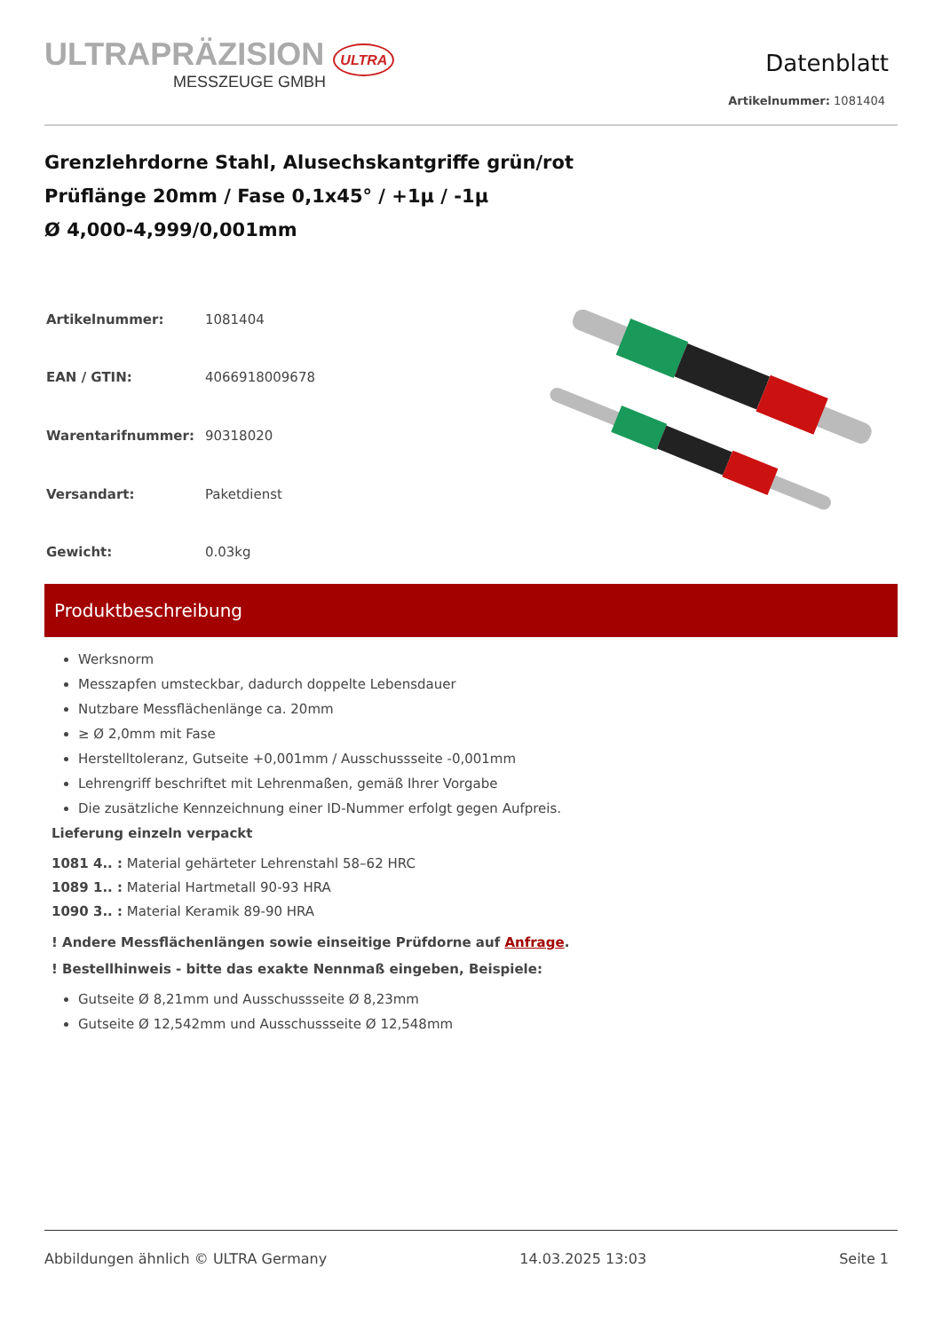ULTRAPRÄZISION ULTRA
MESSZEUGE GMBH
Datenblatt
Artikelnummer: 1081404
Grenzlehrdorne Stahl, Alusechskantgriffe grün/rot
Prüflänge 20mm / Fase 0,1x45° / +1µ / -1µ
Ø 4,000-4,999/0,001mm
| Artikelnummer: | 1081404 |
| EAN / GTIN: | 4066918009678 |
| Warentarifnummer: | 90318020 |
| Versandart: | Paketdienst |
| Gewicht: | 0.03kg |
Produktbeschreibung
Werksnorm
Messzapfen umsteckbar, dadurch doppelte Lebensdauer
Nutzbare Messflächenlänge ca. 20mm
≥ Ø 2,0mm mit Fase
Herstelltoleranz, Gutseite +0,001mm / Ausschussseite -0,001mm
Lehrengriff beschriftet mit Lehrenmaßen, gemäß Ihrer Vorgabe
Die zusätzliche Kennzeichnung einer ID-Nummer erfolgt gegen Aufpreis.
Lieferung einzeln verpackt
1081 4.. : Material gehärteter Lehrenstahl 58–62 HRC
1089 1.. : Material Hartmetall 90-93 HRA
1090 3.. : Material Keramik 89-90 HRA
! Andere Messflächenlängen sowie einseitige Prüfdorne auf Anfrage.
! Bestellhinweis - bitte das exakte Nennmaß eingeben, Beispiele:
Gutseite Ø 8,21mm und Ausschussseite Ø 8,23mm
Gutseite Ø 12,542mm und Ausschussseite Ø 12,548mm
Abbildungen ähnlich © ULTRA Germany 14.03.2025 13:03 Seite 1